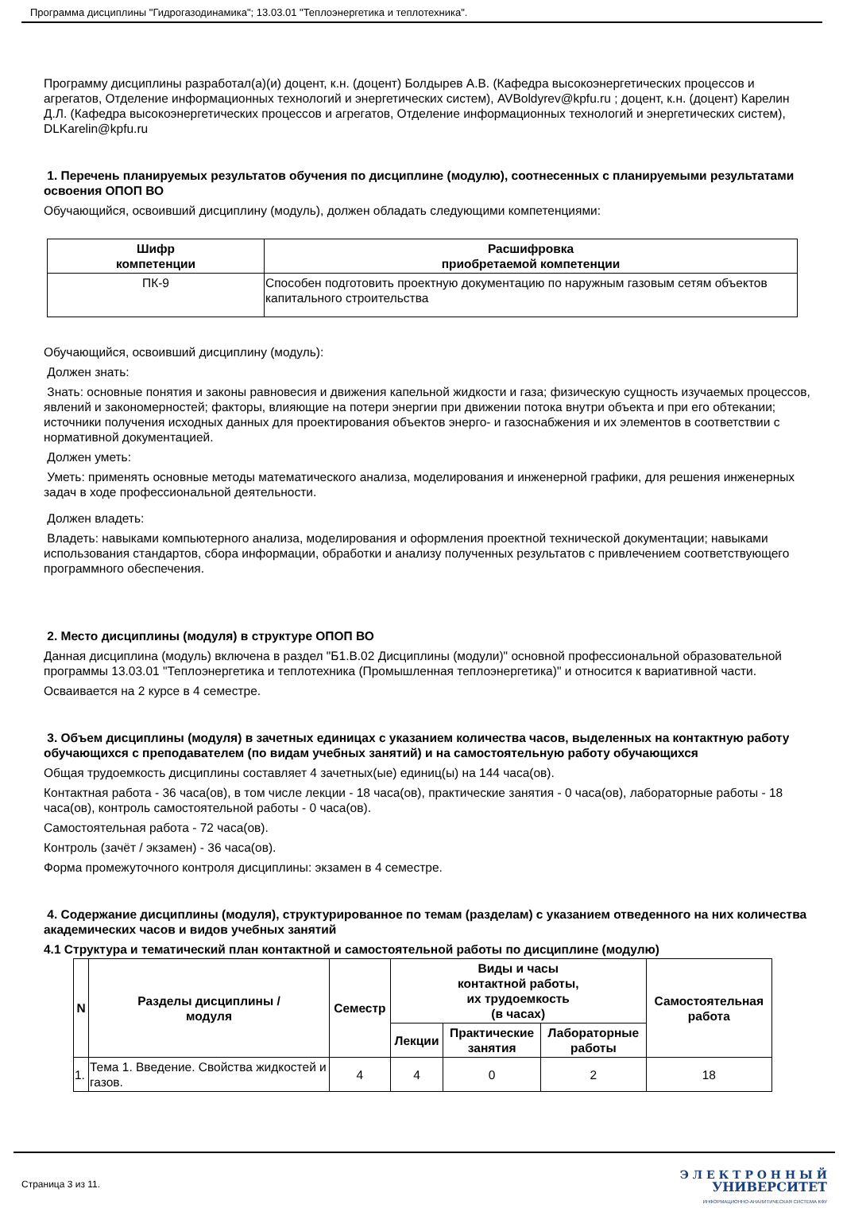Программа дисциплины "Гидрогазодинамика"; 13.03.01 "Теплоэнергетика и теплотехника".
Программу дисциплины разработал(а)(и) доцент, к.н. (доцент) Болдырев А.В. (Кафедра высокоэнергетических процессов и агрегатов, Отделение информационных технологий и энергетических систем), AVBoldyrev@kpfu.ru ; доцент, к.н. (доцент) Карелин Д.Л. (Кафедра высокоэнергетических процессов и агрегатов, Отделение информационных технологий и энергетических систем), DLKarelin@kpfu.ru
1. Перечень планируемых результатов обучения по дисциплине (модулю), соотнесенных с планируемыми результатами освоения ОПОП ВО
Обучающийся, освоивший дисциплину (модуль), должен обладать следующими компетенциями:
| Шифр компетенции | Расшифровка приобретаемой компетенции |
| --- | --- |
| ПК-9 | Способен подготовить проектную документацию по наружным газовым сетям объектов капитального строительства |
Обучающийся, освоивший дисциплину (модуль):
Должен знать:
Знать: основные понятия и законы равновесия и движения капельной жидкости и газа; физическую сущность изучаемых процессов, явлений и закономерностей; факторы, влияющие на потери энергии при движении потока внутри объекта и при его обтекании; источники получения исходных данных для проектирования объектов энерго- и газоснабжения и их элементов в соответствии с нормативной документацией.
Должен уметь:
Уметь: применять основные методы математического анализа, моделирования и инженерной графики, для решения инженерных задач в ходе профессиональной деятельности.
Должен владеть:
Владеть: навыками компьютерного анализа, моделирования и оформления проектной технической документации; навыками использования стандартов, сбора информации, обработки и анализу полученных результатов с привлечением соответствующего программного обеспечения.
2. Место дисциплины (модуля) в структуре ОПОП ВО
Данная дисциплина (модуль) включена в раздел "Б1.В.02 Дисциплины (модули)" основной профессиональной образовательной программы 13.03.01 "Теплоэнергетика и теплотехника (Промышленная теплоэнергетика)" и относится к вариативной части.
Осваивается на 2 курсе в 4 семестре.
3. Объем дисциплины (модуля) в зачетных единицах с указанием количества часов, выделенных на контактную работу обучающихся с преподавателем (по видам учебных занятий) и на самостоятельную работу обучающихся
Общая трудоемкость дисциплины составляет 4 зачетных(ые) единиц(ы) на 144 часа(ов).
Контактная работа - 36 часа(ов), в том числе лекции - 18 часа(ов), практические занятия - 0 часа(ов), лабораторные работы - 18 часа(ов), контроль самостоятельной работы - 0 часа(ов).
Самостоятельная работа - 72 часа(ов).
Контроль (зачёт / экзамен) - 36 часа(ов).
Форма промежуточного контроля дисциплины: экзамен в 4 семестре.
4. Содержание дисциплины (модуля), структурированное по темам (разделам) с указанием отведенного на них количества академических часов и видов учебных занятий
4.1 Структура и тематический план контактной и самостоятельной работы по дисциплине (модулю)
| N | Разделы дисциплины / модуля | Семестр | Виды и часы контактной работы, их трудоемкость (в часах) | | | Самостоятельная работа |
| --- | --- | --- | --- | --- | --- | --- |
| | | | Лекции | Практические занятия | Лабораторные работы | |
| 1. | Тема 1. Введение. Свойства жидкостей и газов. | 4 | 4 | 0 | 2 | 18 |
Страница 3 из 11.
Э Л Е К Т Р О Н Н Ы Й
УНИВЕРСИТЕТ
ИНФОРМАЦИОННО-АНАЛИТИЧЕСКАЯ СИСТЕМА КФУ